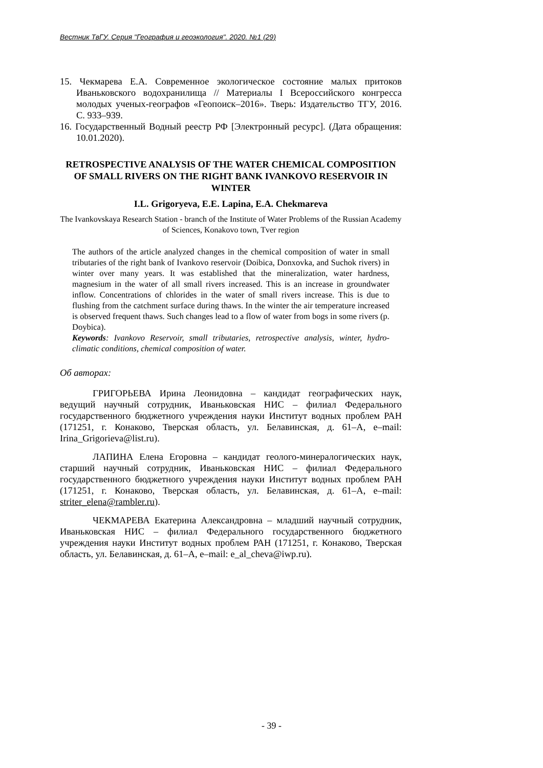Вестник ТвГУ. Серия "География и геоэкология". 2020. №1 (29)
15. Чекмарева Е.А. Современное экологическое состояние малых притоков Иваньковского водохранилища // Материалы I Всероссийского конгресса молодых ученых-географов «Геопоиск–2016». Тверь: Издательство ТГУ, 2016. С. 933–939.
16. Государственный Водный реестр РФ [Электронный ресурс]. (Дата обращения: 10.01.2020).
RETROSPECTIVE ANALYSIS OF THE WATER CHEMICAL COMPOSITION OF SMALL RIVERS ON THE RIGHT BANK IVANKOVO RESERVOIR IN WINTER
I.L. Grigoryeva, E.E. Lapina, E.A. Chekmareva
The Ivankovskaya Research Station - branch of the Institute of Water Problems of the Russian Academy of Sciences, Konakovo town, Tver region
The authors of the article analyzed changes in the chemical composition of water in small tributaries of the right bank of Ivankovo reservoir (Doibica, Donxovka, and Suchok rivers) in winter over many years. It was established that the mineralization, water hardness, magnesium in the water of all small rivers increased. This is an increase in groundwater inflow. Concentrations of chlorides in the water of small rivers increase. This is due to flushing from the catchment surface during thaws. In the winter the air temperature increased is observed frequent thaws. Such changes lead to a flow of water from bogs in some rivers (p. Doybica).
Keywords: Ivankovo Reservoir, small tributaries, retrospective analysis, winter, hydro-climatic conditions, chemical composition of water.
Об авторах:
ГРИГОРЬЕВА Ирина Леонидовна – кандидат географических наук, ведущий научный сотрудник, Иваньковская НИС – филиал Федерального государственного бюджетного учреждения науки Институт водных проблем РАН (171251, г. Конаково, Тверская область, ул. Белавинская, д. 61–А, e–mail: Irina_Grigorieva@list.ru).
ЛАПИНА Елена Егоровна – кандидат геолого-минералогических наук, старший научный сотрудник, Иваньковская НИС – филиал Федерального государственного бюджетного учреждения науки Институт водных проблем РАН (171251, г. Конаково, Тверская область, ул. Белавинская, д. 61–А, e–mail: striter_elena@rambler.ru).
ЧЕКМАРЕВА Екатерина Александровна – младший научный сотрудник, Иваньковская НИС – филиал Федерального государственного бюджетного учреждения науки Институт водных проблем РАН (171251, г. Конаково, Тверская область, ул. Белавинская, д. 61–А, e–mail: e_al_cheva@iwp.ru).
- 39 -